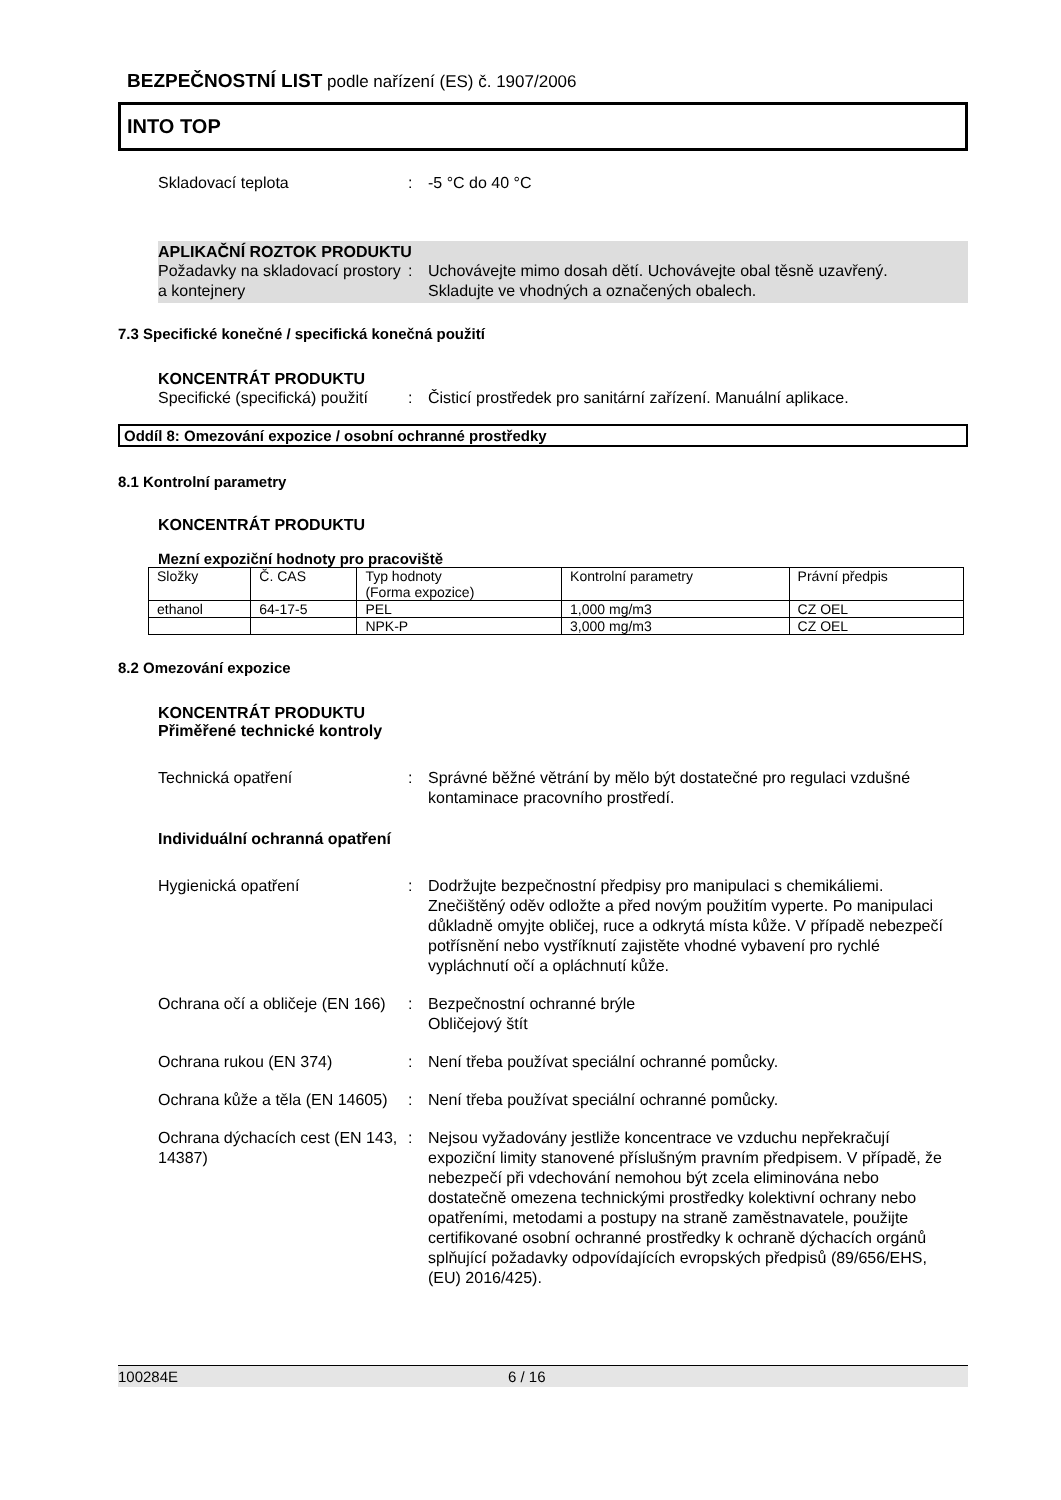BEZPEČNOSTNÍ LIST podle nařízení (ES) č. 1907/2006
INTO TOP
Skladovací teplota : -5 °C do 40 °C
APLIKAČNÍ ROZTOK PRODUKTU
Požadavky na skladovací prostory a kontejnery
: Uchovávejte mimo dosah dětí. Uchovávejte obal těsně uzavřený. Skladujte ve vhodných a označených obalech.
7.3 Specifické konečné / specifická konečná použití
KONCENTRÁT PRODUKTU
Specifické (specifická) použití
: Čisticí prostředek pro sanitární zařízení. Manuální aplikace.
Oddíl 8: Omezování expozice / osobní ochranné prostředky
8.1 Kontrolní parametry
KONCENTRÁT PRODUKTU
Mezní expoziční hodnoty pro pracoviště
| Složky | Č. CAS | Typ hodnoty (Forma expozice) | Kontrolní parametry | Právní předpis |
| --- | --- | --- | --- | --- |
| ethanol | 64-17-5 | PEL | 1,000 mg/m3 | CZ OEL |
| | | NPK-P | 3,000 mg/m3 | CZ OEL |
8.2 Omezování expozice
KONCENTRÁT PRODUKTU
Přiměřené technické kontroly
Technická opatření : Správné běžné větrání by mělo být dostatečné pro regulaci vzdušné kontaminace pracovního prostředí.
Individuální ochranná opatření
Hygienická opatření : Dodržujte bezpečnostní předpisy pro manipulaci s chemikáliemi. Znečištěný oděv odložte a před novým použitím vyperte. Po manipulaci důkladně omyjte obličej, ruce a odkrytá místa kůže. V případě nebezpečí potřísnění nebo vystříknutí zajistěte vhodné vybavení pro rychlé vypláchnutí očí a opláchnutí kůže.
Ochrana očí a obličeje (EN 166)
: Bezpečnostní ochranné brýle
Obličejový štít
Ochrana rukou (EN 374) : Není třeba používat speciální ochranné pomůcky.
Ochrana kůže a těla (EN 14605)
: Není třeba používat speciální ochranné pomůcky.
Ochrana dýchacích cest (EN 143, 14387)
: Nejsou vyžadovány jestliže koncentrace ve vzduchu nepřekračují expoziční limity stanovené příslušným pravním předpisem. V případě, že nebezpečí při vdechování nemohou být zcela eliminována nebo dostatečně omezena technickými prostředky kolektivní ochrany nebo opatřeními, metodami a postupy na straně zaměstnavatele, použijte certifikované osobní ochranné prostředky k ochraně dýchacích orgánů splňující požadavky odpovídajících evropských předpisů (89/656/EHS, (EU) 2016/425).
100284E 6 / 16